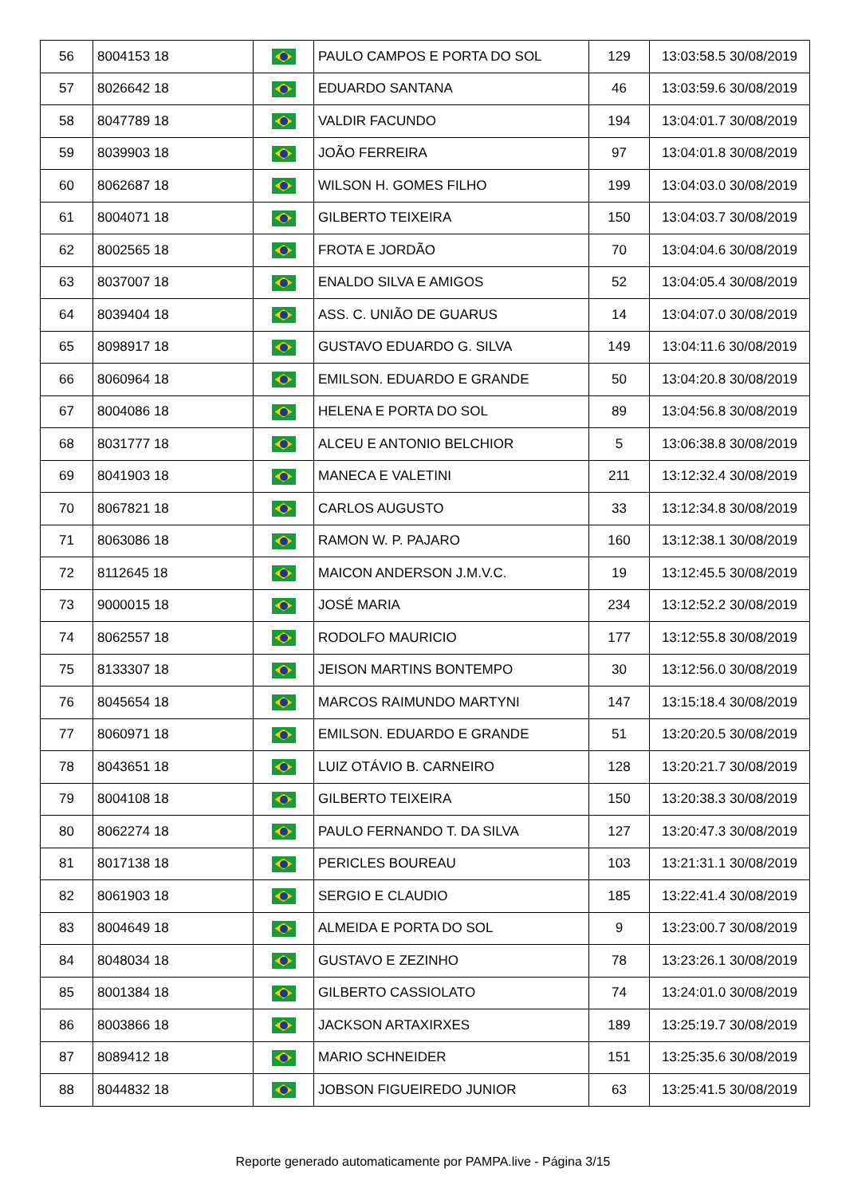| 56 | 8004153 18 | | PAULO CAMPOS E PORTA DO SOL | 129 | 13:03:58.5 30/08/2019 |
| 57 | 8026642 18 | | EDUARDO SANTANA | 46 | 13:03:59.6 30/08/2019 |
| 58 | 8047789 18 | | VALDIR FACUNDO | 194 | 13:04:01.7 30/08/2019 |
| 59 | 8039903 18 | | JOÃO FERREIRA | 97 | 13:04:01.8 30/08/2019 |
| 60 | 8062687 18 | | WILSON H. GOMES FILHO | 199 | 13:04:03.0 30/08/2019 |
| 61 | 8004071 18 | | GILBERTO TEIXEIRA | 150 | 13:04:03.7 30/08/2019 |
| 62 | 8002565 18 | | FROTA E JORDÃO | 70 | 13:04:04.6 30/08/2019 |
| 63 | 8037007 18 | | ENALDO SILVA E AMIGOS | 52 | 13:04:05.4 30/08/2019 |
| 64 | 8039404 18 | | ASS. C. UNIÃO DE GUARUS | 14 | 13:04:07.0 30/08/2019 |
| 65 | 8098917 18 | | GUSTAVO EDUARDO G. SILVA | 149 | 13:04:11.6 30/08/2019 |
| 66 | 8060964 18 | | EMILSON. EDUARDO E GRANDE | 50 | 13:04:20.8 30/08/2019 |
| 67 | 8004086 18 | | HELENA E PORTA DO SOL | 89 | 13:04:56.8 30/08/2019 |
| 68 | 8031777 18 | | ALCEU E ANTONIO BELCHIOR | 5 | 13:06:38.8 30/08/2019 |
| 69 | 8041903 18 | | MANECA E VALETINI | 211 | 13:12:32.4 30/08/2019 |
| 70 | 8067821 18 | | CARLOS AUGUSTO | 33 | 13:12:34.8 30/08/2019 |
| 71 | 8063086 18 | | RAMON W. P. PAJARO | 160 | 13:12:38.1 30/08/2019 |
| 72 | 8112645 18 | | MAICON ANDERSON J.M.V.C. | 19 | 13:12:45.5 30/08/2019 |
| 73 | 9000015 18 | | JOSÉ MARIA | 234 | 13:12:52.2 30/08/2019 |
| 74 | 8062557 18 | | RODOLFO MAURICIO | 177 | 13:12:55.8 30/08/2019 |
| 75 | 8133307 18 | | JEISON MARTINS BONTEMPO | 30 | 13:12:56.0 30/08/2019 |
| 76 | 8045654 18 | | MARCOS RAIMUNDO MARTYNI | 147 | 13:15:18.4 30/08/2019 |
| 77 | 8060971 18 | | EMILSON. EDUARDO E GRANDE | 51 | 13:20:20.5 30/08/2019 |
| 78 | 8043651 18 | | LUIZ OTÁVIO B. CARNEIRO | 128 | 13:20:21.7 30/08/2019 |
| 79 | 8004108 18 | | GILBERTO TEIXEIRA | 150 | 13:20:38.3 30/08/2019 |
| 80 | 8062274 18 | | PAULO FERNANDO T. DA SILVA | 127 | 13:20:47.3 30/08/2019 |
| 81 | 8017138 18 | | PERICLES BOUREAU | 103 | 13:21:31.1 30/08/2019 |
| 82 | 8061903 18 | | SERGIO E CLAUDIO | 185 | 13:22:41.4 30/08/2019 |
| 83 | 8004649 18 | | ALMEIDA E PORTA DO SOL | 9 | 13:23:00.7 30/08/2019 |
| 84 | 8048034 18 | | GUSTAVO E ZEZINHO | 78 | 13:23:26.1 30/08/2019 |
| 85 | 8001384 18 | | GILBERTO CASSIOLATO | 74 | 13:24:01.0 30/08/2019 |
| 86 | 8003866 18 | | JACKSON ARTAXIRXES | 189 | 13:25:19.7 30/08/2019 |
| 87 | 8089412 18 | | MARIO SCHNEIDER | 151 | 13:25:35.6 30/08/2019 |
| 88 | 8044832 18 | | JOBSON FIGUEIREDO JUNIOR | 63 | 13:25:41.5 30/08/2019 |
Reporte generado automaticamente por PAMPA.live - Página 3/15